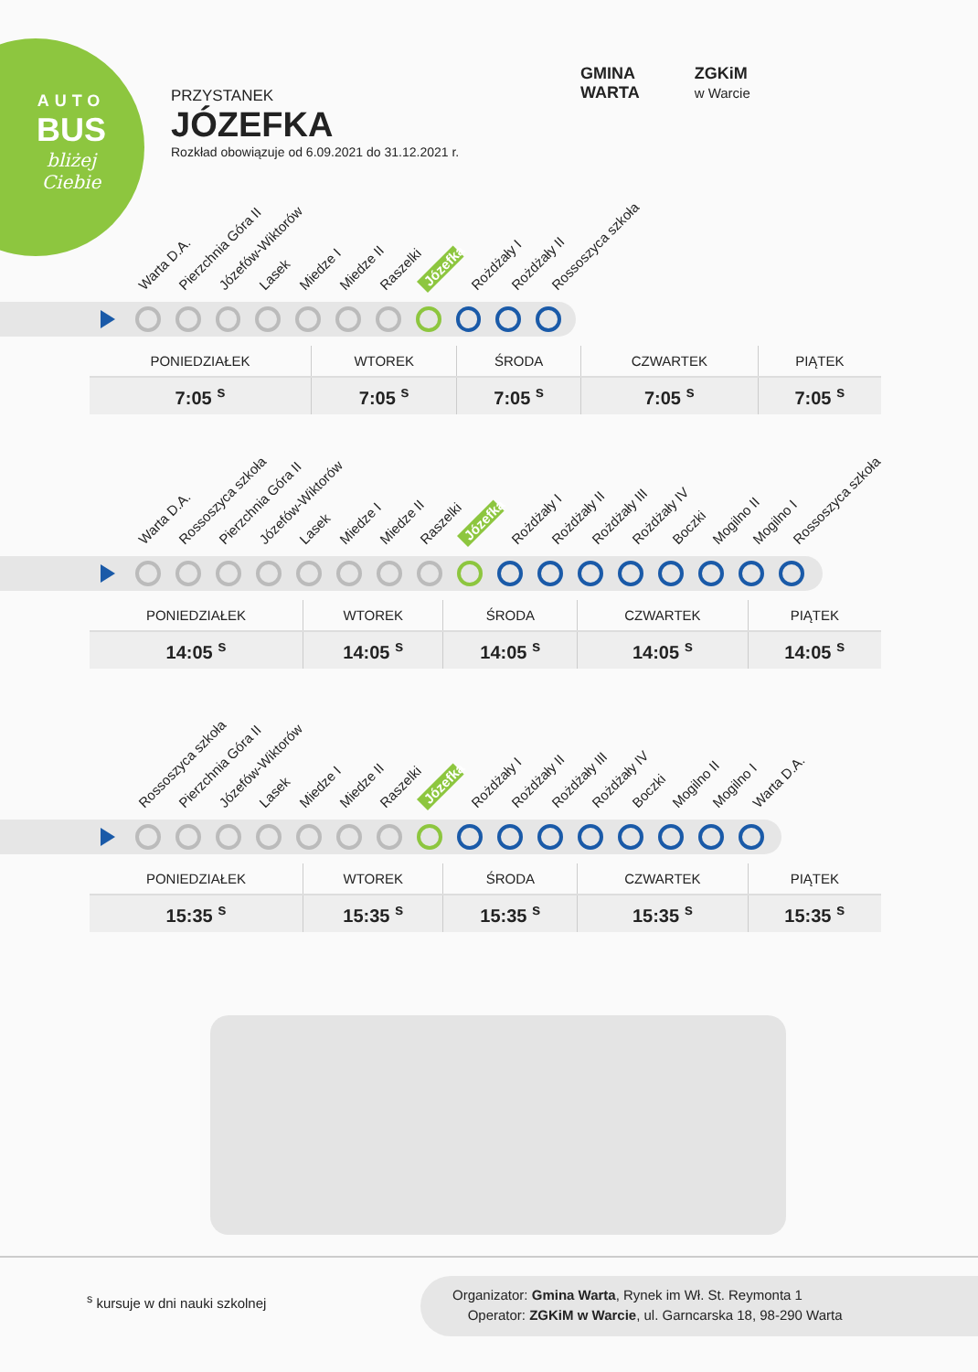AUTO
BUS
bliżej
Ciebie
PRZYSTANEK
JÓZEFKA
Rozkład obowiązuje od 6.09.2021 do 31.12.2021 r.
GMINA
WARTA
ZGKiM
w Warcie
Warta D.A. Pierzchnia Góra II Józefów-Wiktorów Lasek Miedze I Miedze II Raszelki Józefka Rożdżały I Rożdżały II Rossoszyca szkoła
| PONIEDZIAŁEK | WTOREK | ŚRODA | CZWARTEK | PIĄTEK |
| --- | --- | --- | --- | --- |
| 7:05 <sup>s</sup> | 7:05 <sup>s</sup> | 7:05 <sup>s</sup> | 7:05 <sup>s</sup> | 7:05 <sup>s</sup> |
Warta D.A. Rossoszyca szkoła Pierzchnia Góra II Józefów-Wiktorów Lasek Miedze I Miedze II Raszelki Józefka Rożdżały I Rożdżały II Rożdżały III Rożdżały IV Boczki Mogilno II Mogilno I Rossoszyca szkoła
| PONIEDZIAŁEK | WTOREK | ŚRODA | CZWARTEK | PIĄTEK |
| --- | --- | --- | --- | --- |
| 14:05 <sup>s</sup> | 14:05 <sup>s</sup> | 14:05 <sup>s</sup> | 14:05 <sup>s</sup> | 14:05 <sup>s</sup> |
Rossoszyca szkoła Pierzchnia Góra II Józefów-Wiktorów Lasek Miedze I Miedze II Raszelki Józefka Rożdżały I Rożdżały II Rożdżały III Rożdżały IV Boczki Mogilno II Mogilno I Warta D.A.
| PONIEDZIAŁEK | WTOREK | ŚRODA | CZWARTEK | PIĄTEK |
| --- | --- | --- | --- | --- |
| 15:35 <sup>s</sup> | 15:35 <sup>s</sup> | 15:35 <sup>s</sup> | 15:35 <sup>s</sup> | 15:35 <sup>s</sup> |
<sup>s</sup> kursuje w dni nauki szkolnej
Organizator: Gmina Warta, Rynek im Wł. St. Reymonta 1
Operator: ZGKiM w Warcie, ul. Garncarska 18, 98-290 Warta